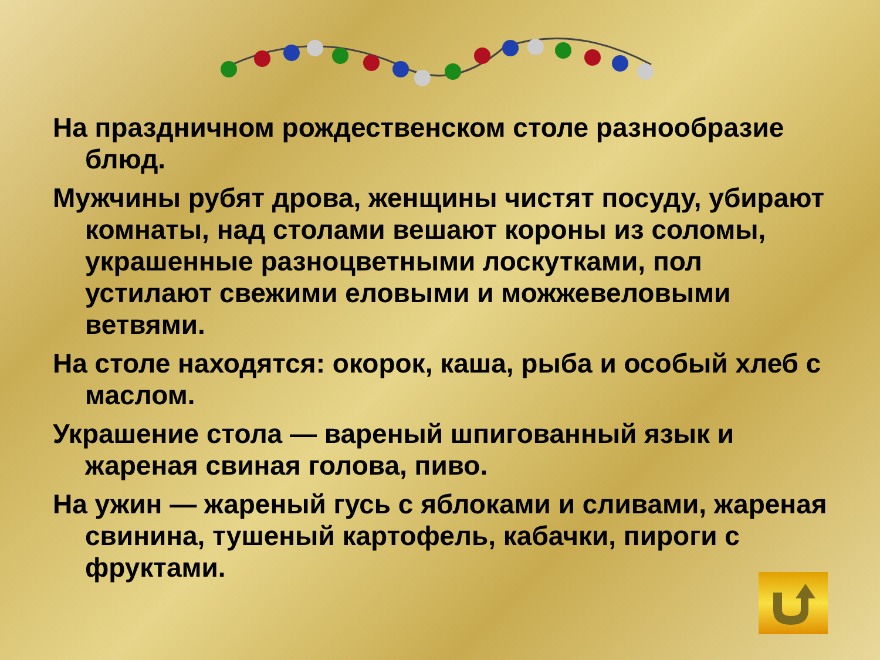На праздничном рождественском столе разнообразие блюд.
Мужчины рубят дрова, женщины чистят посуду, убирают комнаты, над столами вешают короны из соломы, украшенные разноцветными лоскутками, пол устилают свежими еловыми и можжевеловыми ветвями.
На столе находятся: окорок, каша, рыба и особый хлеб с маслом.
Украшение стола — вареный шпигованный язык и жареная свиная голова, пиво.
На ужин — жареный гусь с яблоками и сливами, жареная свинина, тушеный картофель, кабачки, пироги с фруктами.